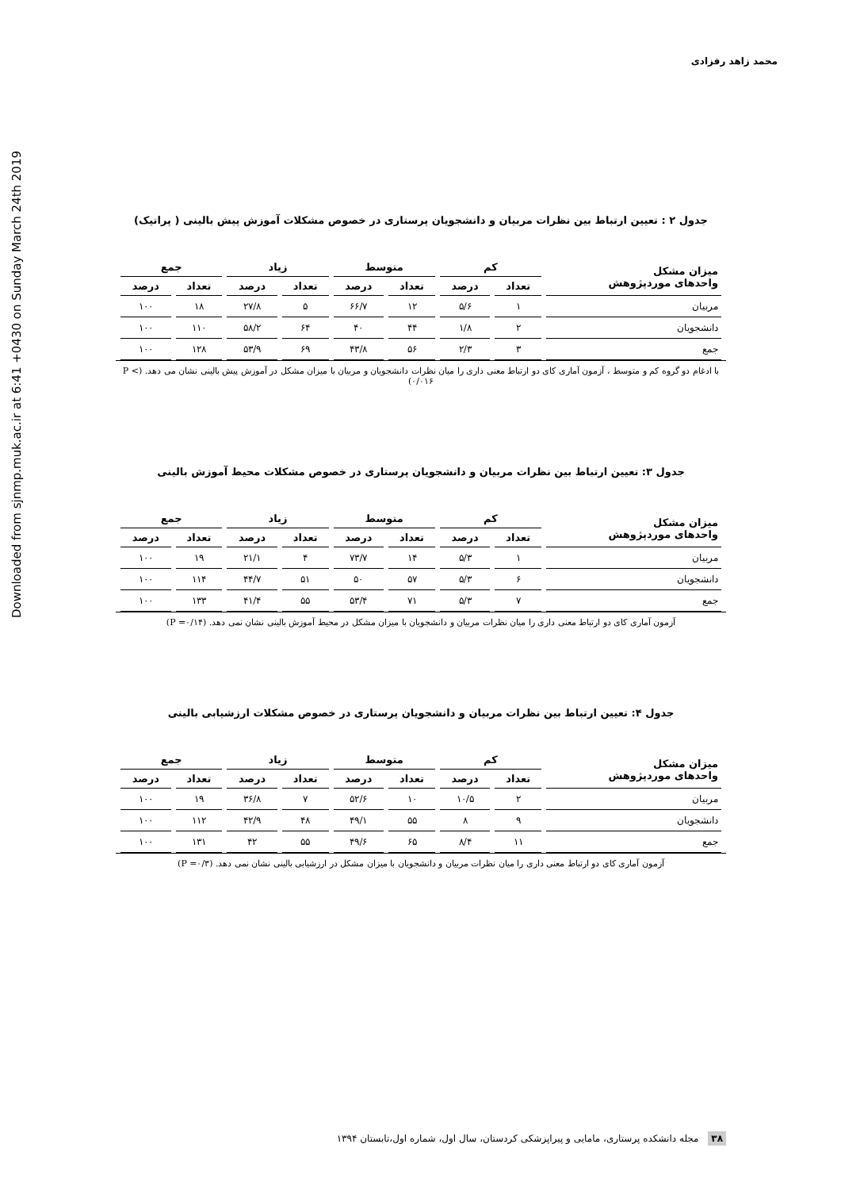Downloaded from sjnmp.muk.ac.ir at 6:41 +0430 on Sunday March 24th 2019
محمد زاهد رفزادی
جدول ۲ : تعیین ارتباط بین نظرات مربیان و دانشجویان پرستاری در خصوص مشکلات آموزش پیش بالینی ( پراتیک)
| میزان مشکل واحدهای موردپژوهش | کم | | متوسط | | زیاد | | جمع | |
| --- | --- | --- | --- | --- | --- | --- | --- | --- |
| | تعداد | درصد | تعداد | درصد | تعداد | درصد | تعداد | درصد |
| مربیان | ۱ | ۵/۶ | ۱۲ | ۶۶/۷ | ۵ | ۲۷/۸ | ۱۸ | ۱۰۰ |
| دانشجویان | ۲ | ۱/۸ | ۴۴ | ۴۰ | ۶۴ | ۵۸/۲ | ۱۱۰ | ۱۰۰ |
| جمع | ۳ | ۲/۳ | ۵۶ | ۴۳/۸ | ۶۹ | ۵۳/۹ | ۱۲۸ | ۱۰۰ |
با ادغام دو گروه کم و متوسط ، آزمون آماری کای دو ارتباط معنی داری را میان نظرات دانشجویان و مربیان با میزان مشکل در آموزش پیش بالینی نشان می دهد. (P < ۰/۰۱۶)
جدول ۳: تعیین ارتباط بین نظرات مربیان و دانشجویان پرستاری در خصوص مشکلات محیط آموزش بالینی
| میزان مشکل واحدهای موردپژوهش | کم | | متوسط | | زیاد | | جمع | |
| --- | --- | --- | --- | --- | --- | --- | --- | --- |
| | تعداد | درصد | تعداد | درصد | تعداد | درصد | تعداد | درصد |
| مربیان | ۱ | ۵/۳ | ۱۴ | ۷۳/۷ | ۴ | ۲۱/۱ | ۱۹ | ۱۰۰ |
| دانشجویان | ۶ | ۵/۳ | ۵۷ | ۵۰ | ۵۱ | ۴۴/۷ | ۱۱۴ | ۱۰۰ |
| جمع | ۷ | ۵/۳ | ۷۱ | ۵۳/۴ | ۵۵ | ۴۱/۴ | ۱۳۳ | ۱۰۰ |
آزمون آماری کای دو ارتباط معنی داری را میان نظرات مربیان و دانشجویان با میزان مشکل در محیط آموزش بالینی نشان نمی دهد. (P =۰/۱۴)
جدول ۴: تعیین ارتباط بین نظرات مربیان و دانشجویان پرستاری در خصوص مشکلات ارزشیابی بالینی
| میزان مشکل واحدهای موردپژوهش | کم | | متوسط | | زیاد | | جمع | |
| --- | --- | --- | --- | --- | --- | --- | --- | --- |
| | تعداد | درصد | تعداد | درصد | تعداد | درصد | تعداد | درصد |
| مربیان | ۲ | ۱۰/۵ | ۱۰ | ۵۲/۶ | ۷ | ۳۶/۸ | ۱۹ | ۱۰۰ |
| دانشجویان | ۹ | ۸ | ۵۵ | ۴۹/۱ | ۴۸ | ۴۲/۹ | ۱۱۲ | ۱۰۰ |
| جمع | ۱۱ | ۸/۴ | ۶۵ | ۴۹/۶ | ۵۵ | ۴۲ | ۱۳۱ | ۱۰۰ |
آزمون آماری کای دو ارتباط معنی داری را میان نظرات مربیان و دانشجویان با میزان مشکل در ارزشیابی بالینی نشان نمی دهد. (P =۰/۳)
۳۸ مجله دانشکده پرستاری، مامایی و پیراپزشکی کردستان، سال اول، شماره اول،تابستان ۱۳۹۴